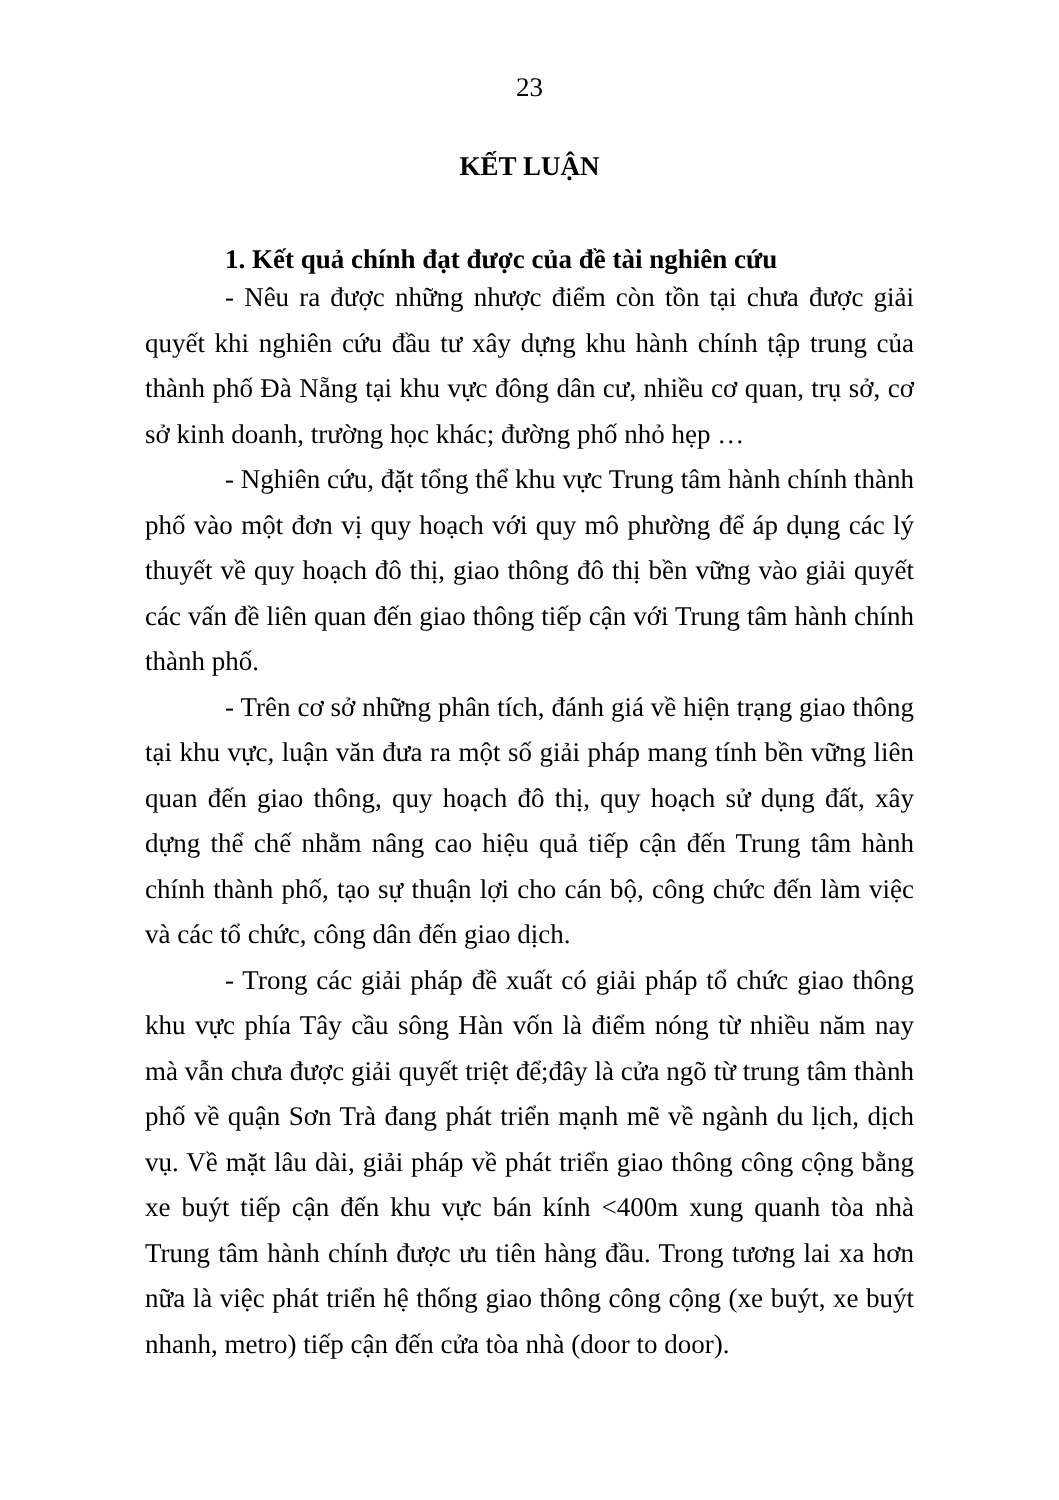23
KẾT LUẬN
1. Kết quả chính đạt được của đề tài nghiên cứu
- Nêu ra được những nhược điểm còn tồn tại chưa được giải quyết khi nghiên cứu đầu tư xây dựng khu hành chính tập trung của thành phố Đà Nẵng tại khu vực đông dân cư, nhiều cơ quan, trụ sở, cơ sở kinh doanh, trường học khác; đường phố nhỏ hẹp …
- Nghiên cứu, đặt tổng thể khu vực Trung tâm hành chính thành phố vào một đơn vị quy hoạch với quy mô phường để áp dụng các lý thuyết về quy hoạch đô thị, giao thông đô thị bền vững vào giải quyết các vấn đề liên quan đến giao thông tiếp cận với Trung tâm hành chính thành phố.
- Trên cơ sở những phân tích, đánh giá về hiện trạng giao thông tại khu vực, luận văn đưa ra một số giải pháp mang tính bền vững liên quan đến giao thông, quy hoạch đô thị, quy hoạch sử dụng đất, xây dựng thể chế nhằm nâng cao hiệu quả tiếp cận đến Trung tâm hành chính thành phố, tạo sự thuận lợi cho cán bộ, công chức đến làm việc và các tổ chức, công dân đến giao dịch.
- Trong các giải pháp đề xuất có giải pháp tổ chức giao thông khu vực phía Tây cầu sông Hàn vốn là điểm nóng từ nhiều năm nay mà vẫn chưa được giải quyết triệt để;đây là cửa ngõ từ trung tâm thành phố về quận Sơn Trà đang phát triển mạnh mẽ về ngành du lịch, dịch vụ. Về mặt lâu dài, giải pháp về phát triển giao thông công cộng bằng xe buýt tiếp cận đến khu vực bán kính <400m xung quanh tòa nhà Trung tâm hành chính được ưu tiên hàng đầu. Trong tương lai xa hơn nữa là việc phát triển hệ thống giao thông công cộng (xe buýt, xe buýt nhanh, metro) tiếp cận đến cửa tòa nhà (door to door).